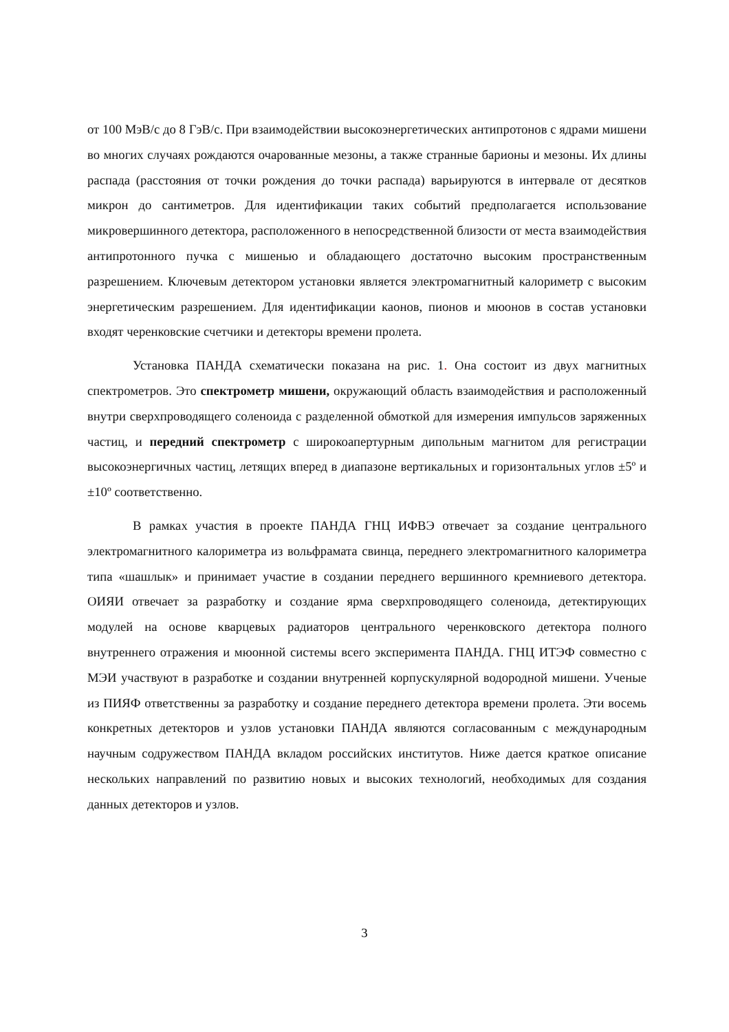от 100 МэВ/с до 8 ГэВ/с. При взаимодействии высокоэнергетических антипротонов с ядрами мишени во многих случаях рождаются очарованные мезоны, а также странные барионы и мезоны. Их длины распада (расстояния от точки рождения до точки распада) варьируются в интервале от десятков микрон до сантиметров. Для идентификации таких событий предполагается использование микровершинного детектора, расположенного в непосредственной близости от места взаимодействия антипротонного пучка с мишенью и обладающего достаточно высоким пространственным разрешением. Ключевым детектором установки является электромагнитный калориметр с высоким энергетическим разрешением. Для идентификации каонов, пионов и мюонов в состав установки входят черенковские счетчики и детекторы времени пролета.
Установка ПАНДА схематически показана на рис. 1. Она состоит из двух магнитных спектрометров. Это спектрометр мишени, окружающий область взаимодействия и расположенный внутри сверхпроводящего соленоида с разделенной обмоткой для измерения импульсов заряженных частиц, и передний спектрометр с широкоапертурным дипольным магнитом для регистрации высокоэнергичных частиц, летящих вперед в диапазоне вертикальных и горизонтальных углов ±5º и ±10º соответственно.
В рамках участия в проекте ПАНДА ГНЦ ИФВЭ отвечает за создание центрального электромагнитного калориметра из вольфрамата свинца, переднего электромагнитного калориметра типа «шашлык» и принимает участие в создании переднего вершинного кремниевого детектора. ОИЯИ отвечает за разработку и создание ярма сверхпроводящего соленоида, детектирующих модулей на основе кварцевых радиаторов центрального черенковского детектора полного внутреннего отражения и мюонной системы всего эксперимента ПАНДА. ГНЦ ИТЭФ совместно с МЭИ участвуют в разработке и создании внутренней корпускулярной водородной мишени. Ученые из ПИЯФ ответственны за разработку и создание переднего детектора времени пролета. Эти восемь конкретных детекторов и узлов установки ПАНДА являются согласованным с международным научным содружеством ПАНДА вкладом российских институтов. Ниже дается краткое описание нескольких направлений по развитию новых и высоких технологий, необходимых для создания данных детекторов и узлов.
3